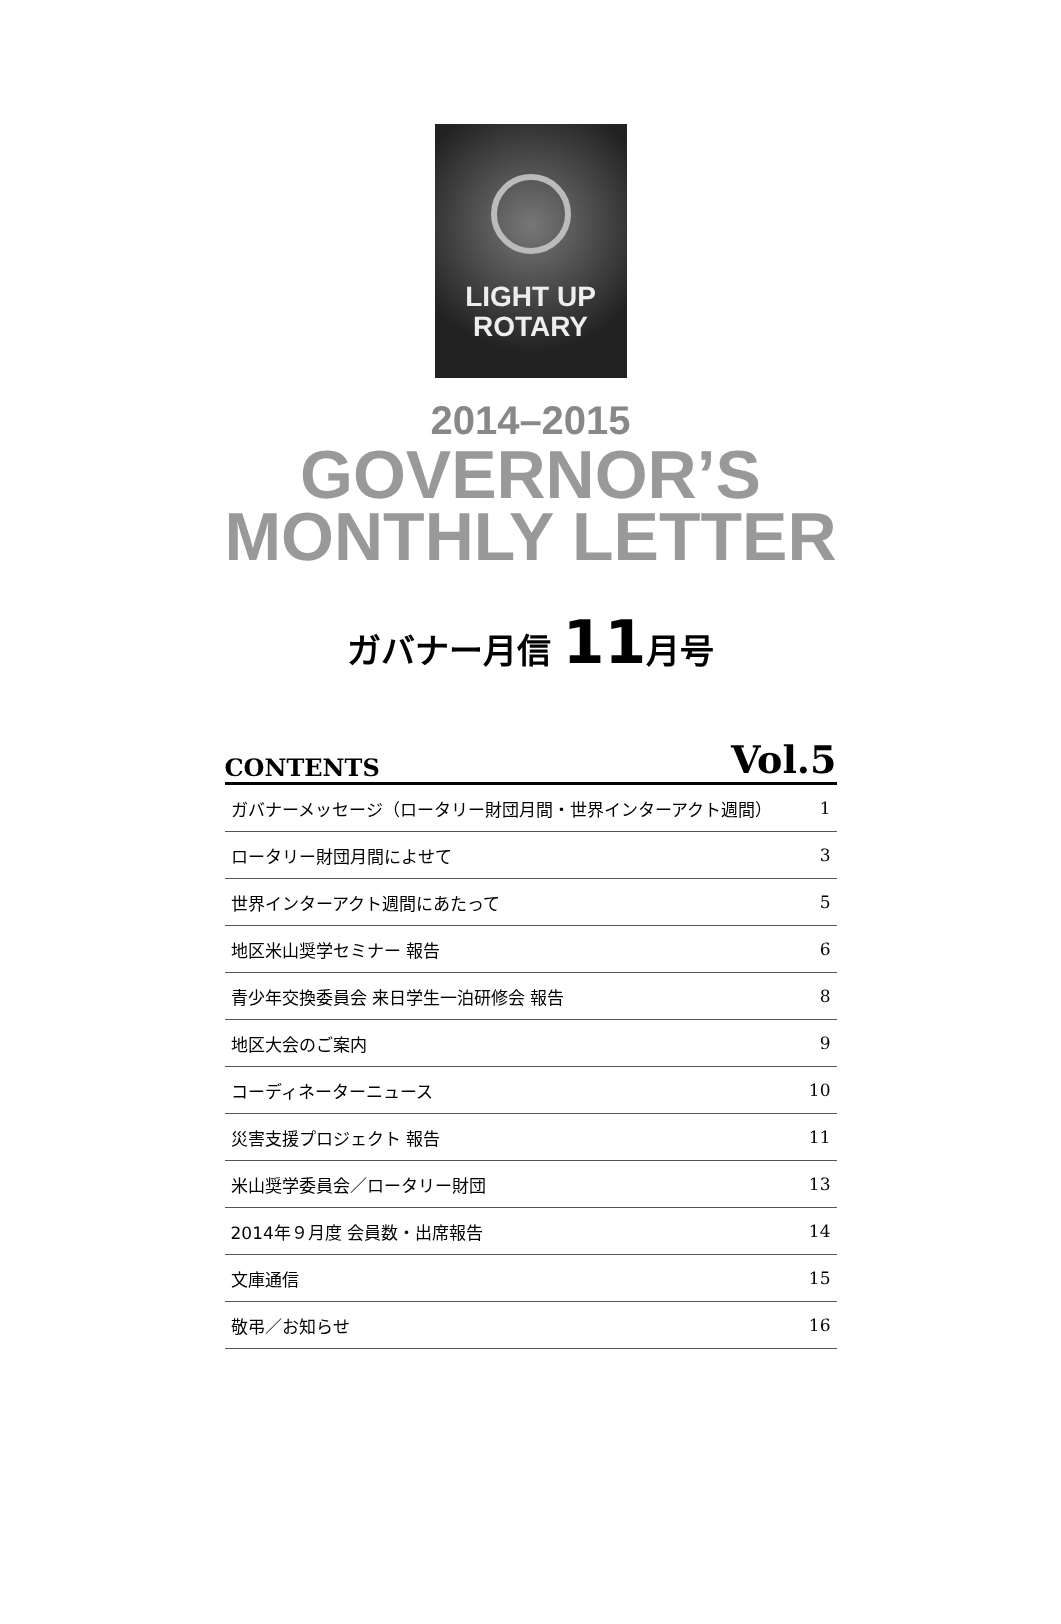LIGHT UP
ROTARY
2014–2015
GOVERNOR’S
MONTHLY LETTER
ガバナー月信 11月号
CONTENTS Vol.5
| ガバナーメッセージ（ロータリー財団月間・世界インターアクト週間） | 1 |
| ロータリー財団月間によせて | 3 |
| 世界インターアクト週間にあたって | 5 |
| 地区米山奨学セミナー 報告 | 6 |
| 青少年交換委員会 来日学生一泊研修会 報告 | 8 |
| 地区大会のご案内 | 9 |
| コーディネーターニュース | 10 |
| 災害支援プロジェクト 報告 | 11 |
| 米山奨学委員会／ロータリー財団 | 13 |
| 2014年９月度 会員数・出席報告 | 14 |
| 文庫通信 | 15 |
| 敬弔／お知らせ | 16 |